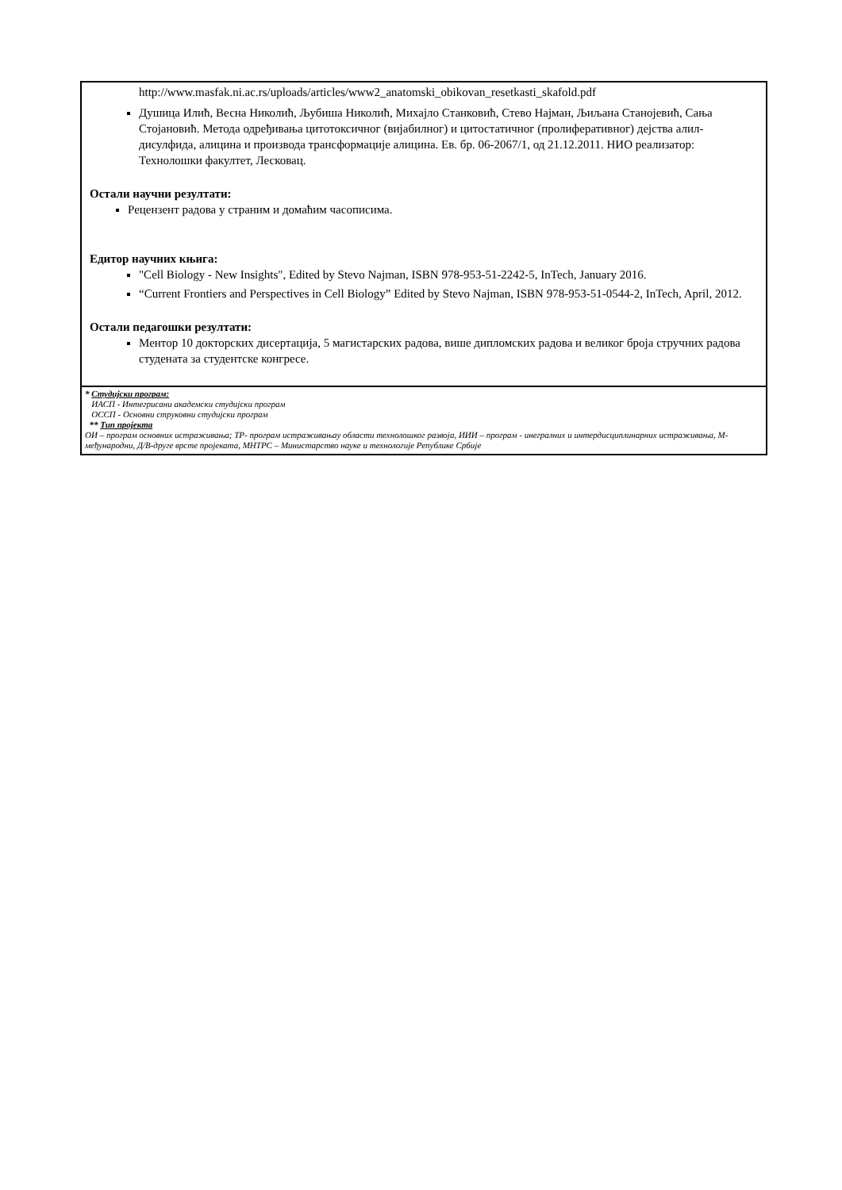| http://www.masfak.ni.ac.rs/uploads/articles/www2_anatomski_obikovan_resetkasti_skafold.pdf Душица Илић, Весна Николић, Љубиша Николић, Михајло Станковић, Стево Најман, Љиљана Станојевић, Сања Стојановић. Метода одређивања цитотоксичног (вијабилног) и цитостатичног (пролиферативног) дејства алил-дисулфида, алицина и производа трансформације алицина. Ев. бр. 06-2067/1, од 21.12.2011. НИО реализатор: Технолошки факултет, Лесковац. Остали научни резултати: Рецензент радова у страним и домаћим часописима. Едитор научних књига: "Cell Biology - New Insights", Edited by Stevo Najman, ISBN 978-953-51-2242-5, InTech, January 2016. “Current Frontiers and Perspectives in Cell Biology” Edited by Stevo Najman, ISBN 978-953-51-0544-2, InTech, April, 2012. Остали педагошки резултати: Ментор 10 докторских дисертација, 5 магистарских радова, више дипломских радова и великог броја стручних радова студената за студентске конгресе. |
| * Студијски програм: ИАСП - Интегрисани академски студијски програм ОССП - Основни струковни студијски програм ** Тип пројекта ОИ – програм основних истраживања; ТР- програм истраживањау области технолошког развоја, ИИИ – програм - инегралних и интердисциплинарних истраживања, М-међународни, Д/В-друге врсте пројеката, МНТРС – Министарство науке и технологије Републике Србије |